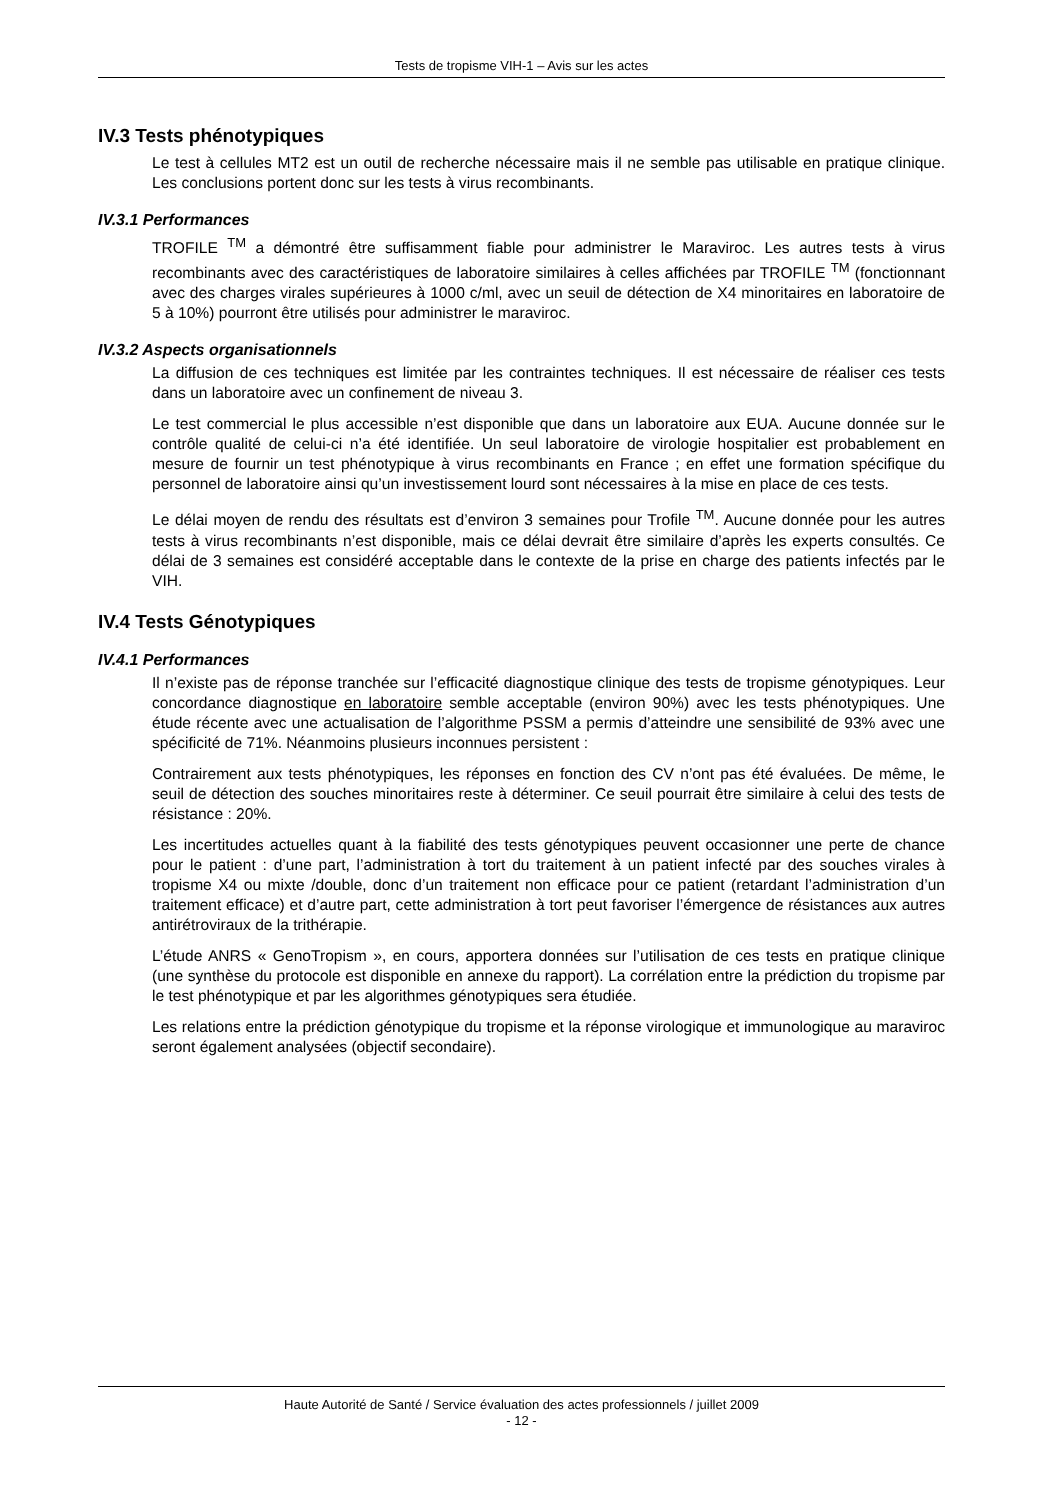Tests de tropisme VIH-1 – Avis sur les actes
IV.3 Tests phénotypiques
Le test à cellules MT2 est un outil de recherche nécessaire mais il ne semble pas utilisable en pratique clinique. Les conclusions portent donc sur les tests à virus recombinants.
IV.3.1 Performances
TROFILE <sup>TM</sup> a démontré être suffisamment fiable pour administrer le Maraviroc. Les autres tests à virus recombinants avec des caractéristiques de laboratoire similaires à celles affichées par TROFILE <sup>TM</sup> (fonctionnant avec des charges virales supérieures à 1000 c/ml, avec un seuil de détection de X4 minoritaires en laboratoire de 5 à 10%) pourront être utilisés pour administrer le maraviroc.
IV.3.2 Aspects organisationnels
La diffusion de ces techniques est limitée par les contraintes techniques. Il est nécessaire de réaliser ces tests dans un laboratoire avec un confinement de niveau 3.
Le test commercial le plus accessible n’est disponible que dans un laboratoire aux EUA. Aucune donnée sur le contrôle qualité de celui-ci n’a été identifiée. Un seul laboratoire de virologie hospitalier est probablement en mesure de fournir un test phénotypique à virus recombinants en France ; en effet une formation spécifique du personnel de laboratoire ainsi qu’un investissement lourd sont nécessaires à la mise en place de ces tests.
Le délai moyen de rendu des résultats est d’environ 3 semaines pour Trofile <sup>TM</sup>. Aucune donnée pour les autres tests à virus recombinants n’est disponible, mais ce délai devrait être similaire d’après les experts consultés. Ce délai de 3 semaines est considéré acceptable dans le contexte de la prise en charge des patients infectés par le VIH.
IV.4 Tests Génotypiques
IV.4.1 Performances
Il n’existe pas de réponse tranchée sur l’efficacité diagnostique clinique des tests de tropisme génotypiques. Leur concordance diagnostique en laboratoire semble acceptable (environ 90%) avec les tests phénotypiques. Une étude récente avec une actualisation de l’algorithme PSSM a permis d’atteindre une sensibilité de 93% avec une spécificité de 71%. Néanmoins plusieurs inconnues persistent :
Contrairement aux tests phénotypiques, les réponses en fonction des CV n’ont pas été évaluées. De même, le seuil de détection des souches minoritaires reste à déterminer. Ce seuil pourrait être similaire à celui des tests de résistance : 20%.
Les incertitudes actuelles quant à la fiabilité des tests génotypiques peuvent occasionner une perte de chance pour le patient : d’une part, l’administration à tort du traitement à un patient infecté par des souches virales à tropisme X4 ou mixte /double, donc d’un traitement non efficace pour ce patient (retardant l’administration d’un traitement efficace) et d’autre part, cette administration à tort peut favoriser l’émergence de résistances aux autres antirétroviraux de la trithérapie.
L’étude ANRS « GenoTropism », en cours, apportera données sur l’utilisation de ces tests en pratique clinique (une synthèse du protocole est disponible en annexe du rapport). La corrélation entre la prédiction du tropisme par le test phénotypique et par les algorithmes génotypiques sera étudiée.
Les relations entre la prédiction génotypique du tropisme et la réponse virologique et immunologique au maraviroc seront également analysées (objectif secondaire).
Haute Autorité de Santé / Service évaluation des actes professionnels / juillet 2009
- 12 -